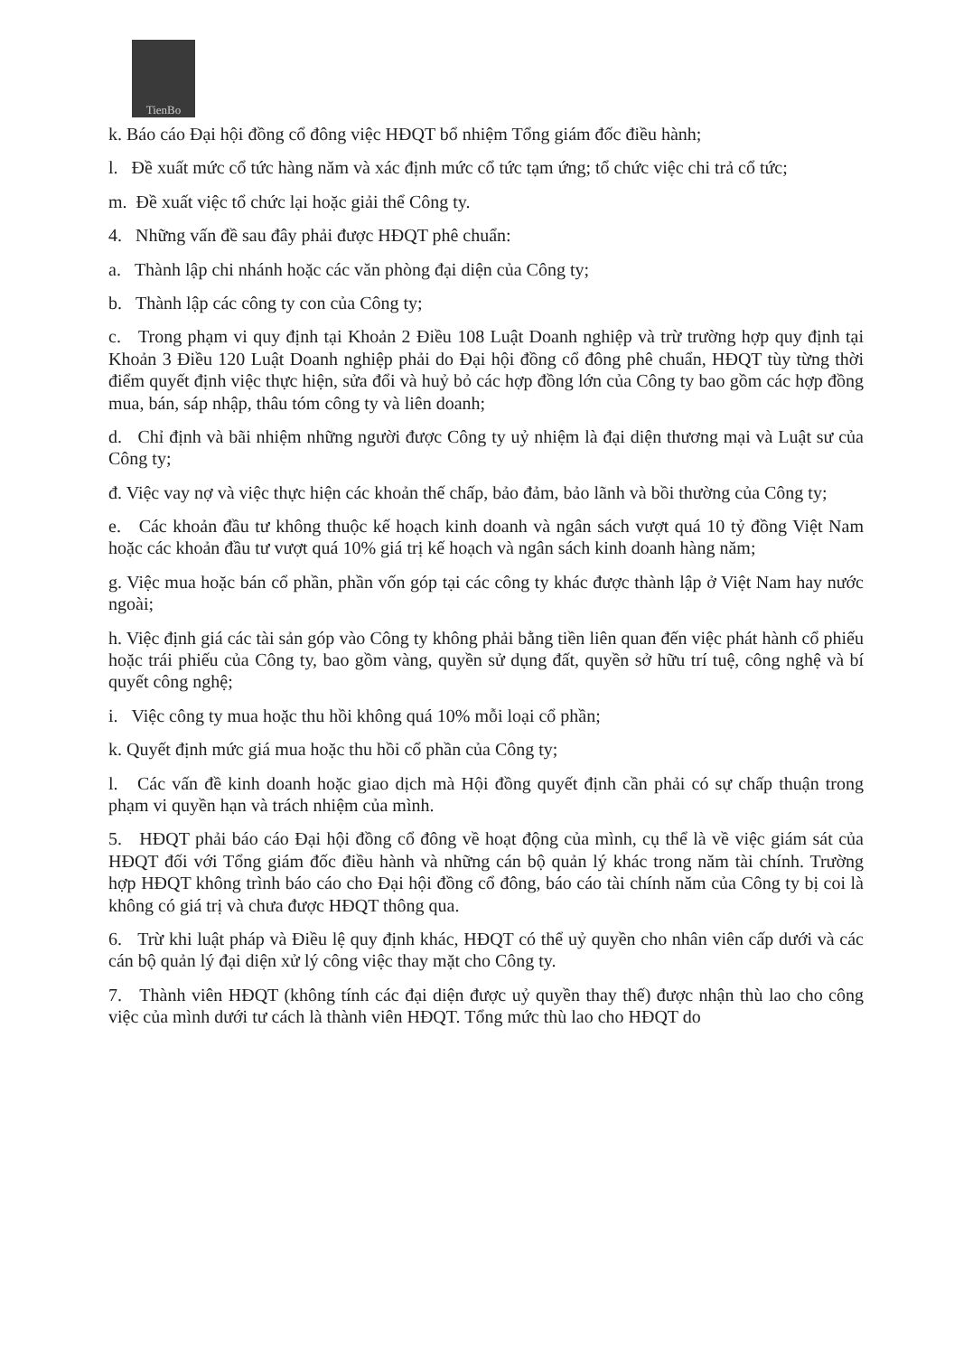TienBo
k. Báo cáo Đại hội đồng cổ đông việc HĐQT bổ nhiệm Tổng giám đốc điều hành;
l. Đề xuất mức cổ tức hàng năm và xác định mức cổ tức tạm ứng; tổ chức việc chi trả cổ tức;
m. Đề xuất việc tổ chức lại hoặc giải thể Công ty.
4. Những vấn đề sau đây phải được HĐQT phê chuẩn:
a. Thành lập chi nhánh hoặc các văn phòng đại diện của Công ty;
b. Thành lập các công ty con của Công ty;
c. Trong phạm vi quy định tại Khoản 2 Điều 108 Luật Doanh nghiệp và trừ trường hợp quy định tại Khoản 3 Điều 120 Luật Doanh nghiệp phải do Đại hội đồng cổ đông phê chuẩn, HĐQT tùy từng thời điểm quyết định việc thực hiện, sửa đổi và huỷ bỏ các hợp đồng lớn của Công ty bao gồm các hợp đồng mua, bán, sáp nhập, thâu tóm công ty và liên doanh;
d. Chỉ định và bãi nhiệm những người được Công ty uỷ nhiệm là đại diện thương mại và Luật sư của Công ty;
đ. Việc vay nợ và việc thực hiện các khoản thế chấp, bảo đảm, bảo lãnh và bồi thường của Công ty;
e. Các khoản đầu tư không thuộc kế hoạch kinh doanh và ngân sách vượt quá 10 tỷ đồng Việt Nam hoặc các khoản đầu tư vượt quá 10% giá trị kế hoạch và ngân sách kinh doanh hàng năm;
g. Việc mua hoặc bán cổ phần, phần vốn góp tại các công ty khác được thành lập ở Việt Nam hay nước ngoài;
h. Việc định giá các tài sản góp vào Công ty không phải bằng tiền liên quan đến việc phát hành cổ phiếu hoặc trái phiếu của Công ty, bao gồm vàng, quyền sử dụng đất, quyền sở hữu trí tuệ, công nghệ và bí quyết công nghệ;
i. Việc công ty mua hoặc thu hồi không quá 10% mỗi loại cổ phần;
k. Quyết định mức giá mua hoặc thu hồi cổ phần của Công ty;
l. Các vấn đề kinh doanh hoặc giao dịch mà Hội đồng quyết định cần phải có sự chấp thuận trong phạm vi quyền hạn và trách nhiệm của mình.
5. HĐQT phải báo cáo Đại hội đồng cổ đông về hoạt động của mình, cụ thể là về việc giám sát của HĐQT đối với Tổng giám đốc điều hành và những cán bộ quản lý khác trong năm tài chính. Trường hợp HĐQT không trình báo cáo cho Đại hội đồng cổ đông, báo cáo tài chính năm của Công ty bị coi là không có giá trị và chưa được HĐQT thông qua.
6. Trừ khi luật pháp và Điều lệ quy định khác, HĐQT có thể uỷ quyền cho nhân viên cấp dưới và các cán bộ quản lý đại diện xử lý công việc thay mặt cho Công ty.
7. Thành viên HĐQT (không tính các đại diện được uỷ quyền thay thế) được nhận thù lao cho công việc của mình dưới tư cách là thành viên HĐQT. Tổng mức thù lao cho HĐQT do